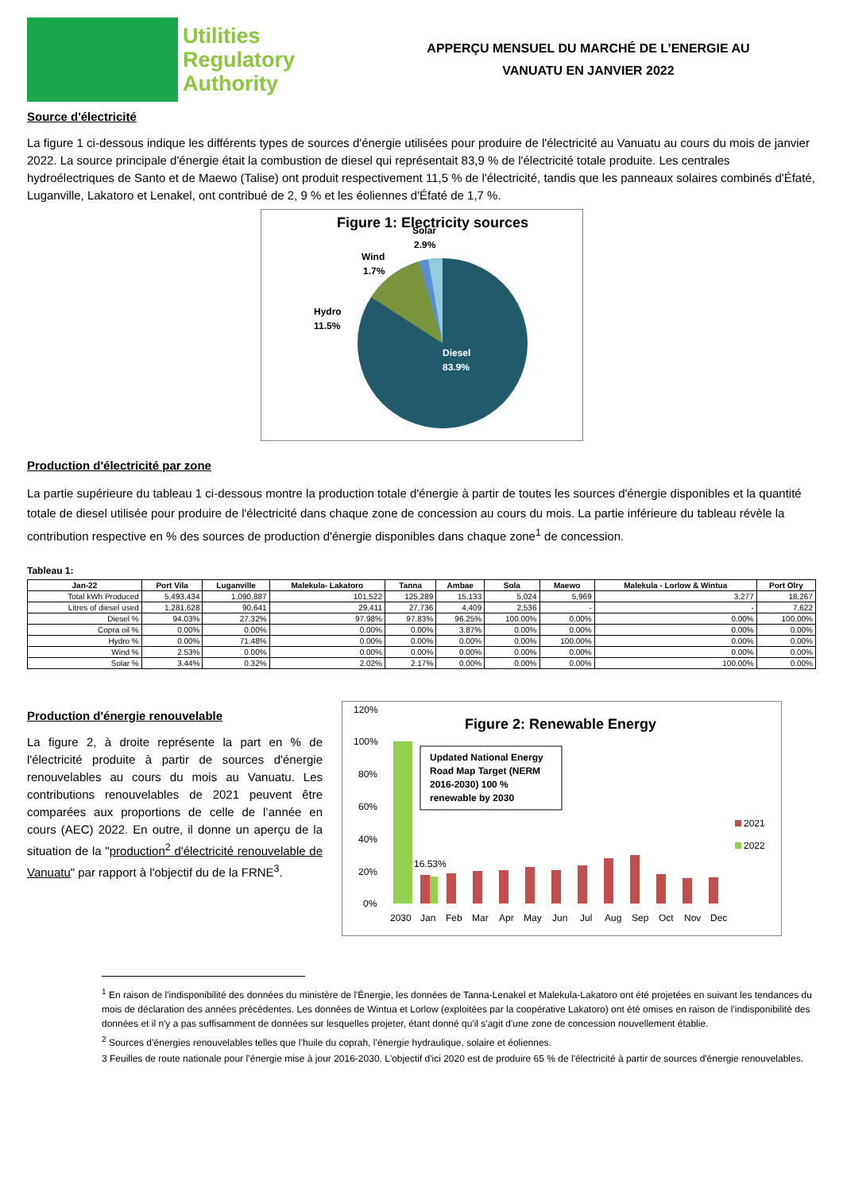Utilities
Regulatory
Authority
APPERÇU MENSUEL DU MARCHÉ DE L’ENERGIE AU
VANUATU EN JANVIER 2022
Source d'électricité
La figure 1 ci-dessous indique les différents types de sources d'énergie utilisées pour produire de l'électricité au Vanuatu au cours du mois de janvier 2022. La source principale d'énergie était la combustion de diesel qui représentait 83,9 % de l'électricité totale produite. Les centrales hydroélectriques de Santo et de Maewo (Talise) ont produit respectivement 11,5 % de l'électricité, tandis que les panneaux solaires combinés d'Éfaté, Luganville, Lakatoro et Lenakel, ont contribué de 2, 9 % et les éoliennes d'Éfaté de 1,7 %.
Figure 1: Electricity sources
Solar
2.9%
Wind
1.7%
Hydro
11.5%
Diesel
83.9%
Production d'électricité par zone
La partie supérieure du tableau 1 ci-dessous montre la production totale d'énergie à partir de toutes les sources d'énergie disponibles et la quantité totale de diesel utilisée pour produire de l'électricité dans chaque zone de concession au cours du mois. La partie inférieure du tableau révèle la contribution respective en % des sources de production d'énergie disponibles dans chaque zone<sup>1</sup> de concession.
Tableau 1:
| Jan-22 | Port Vila | Luganville | Malekula- Lakatoro | Tanna | Ambae | Sola | Maewo | Malekula - Lorlow & Wintua | Port Olry |
| --- | --- | --- | --- | --- | --- | --- | --- | --- | --- |
| Total kWh Produced | 5,493,434 | 1,090,887 | 101,522 | 125,289 | 15,133 | 5,024 | 5,969 | 3,277 | 18,267 |
| Litres of diesel used | 1,281,628 | 90,641 | 29,411 | 27,736 | 4,409 | 2,536 | - | - | 7,622 |
| Diesel % | 94.03% | 27.32% | 97.98% | 97.83% | 96.25% | 100.00% | 0.00% | 0.00% | 100.00% |
| Copra oil % | 0.00% | 0.00% | 0.00% | 0.00% | 3.87% | 0.00% | 0.00% | 0.00% | 0.00% |
| Hydro % | 0.00% | 71.48% | 0.00% | 0.00% | 0.00% | 0.00% | 100.00% | 0.00% | 0.00% |
| Wind % | 2.53% | 0.00% | 0.00% | 0.00% | 0.00% | 0.00% | 0.00% | 0.00% | 0.00% |
| Solar % | 3.44% | 0.32% | 2.02% | 2.17% | 0.00% | 0.00% | 0.00% | 100.00% | 0.00% |
Production d'énergie renouvelable
La figure 2, à droite représente la part en % de l'électricité produite à partir de sources d'énergie renouvelables au cours du mois au Vanuatu. Les contributions renouvelables de 2021 peuvent être comparées aux proportions de celle de l’année en cours (AEC) 2022. En outre, il donne un aperçu de la situation de la "production<sup>2</sup> d'électricité renouvelable de Vanuatu" par rapport à l'objectif du de la FRNE<sup>3</sup>.
120%
100%
80%
60%
40%
20%
0%
Figure 2: Renewable Energy
16.53%
Updated National Energy
Road Map Target (NERM
2016-2030) 100 %
renewable by 2030
2021
2022
2030
Jan
Feb
Mar
Apr
May
Jun
Jul
Aug
Sep
Oct
Nov
Dec
<sup>1</sup> En raison de l'indisponibilité des données du ministère de l'Énergie, les données de Tanna-Lenakel et Malekula-Lakatoro ont été projetées en suivant les tendances du mois de déclaration des années précédentes. Les données de Wintua et Lorlow (exploitées par la coopérative Lakatoro) ont été omises en raison de l'indisponibilité des données et il n'y a pas suffisamment de données sur lesquelles projeter, étant donné qu'il s'agit d'une zone de concession nouvellement établie.
<sup>2</sup> Sources d’énergies renouvelables telles que l’huile du coprah, l’énergie hydraulique, solaire et éoliennes.
3 Feuilles de route nationale pour l’énergie mise à jour 2016-2030. L'objectif d'ici 2020 est de produire 65 % de l'électricité à partir de sources d'énergie renouvelables.